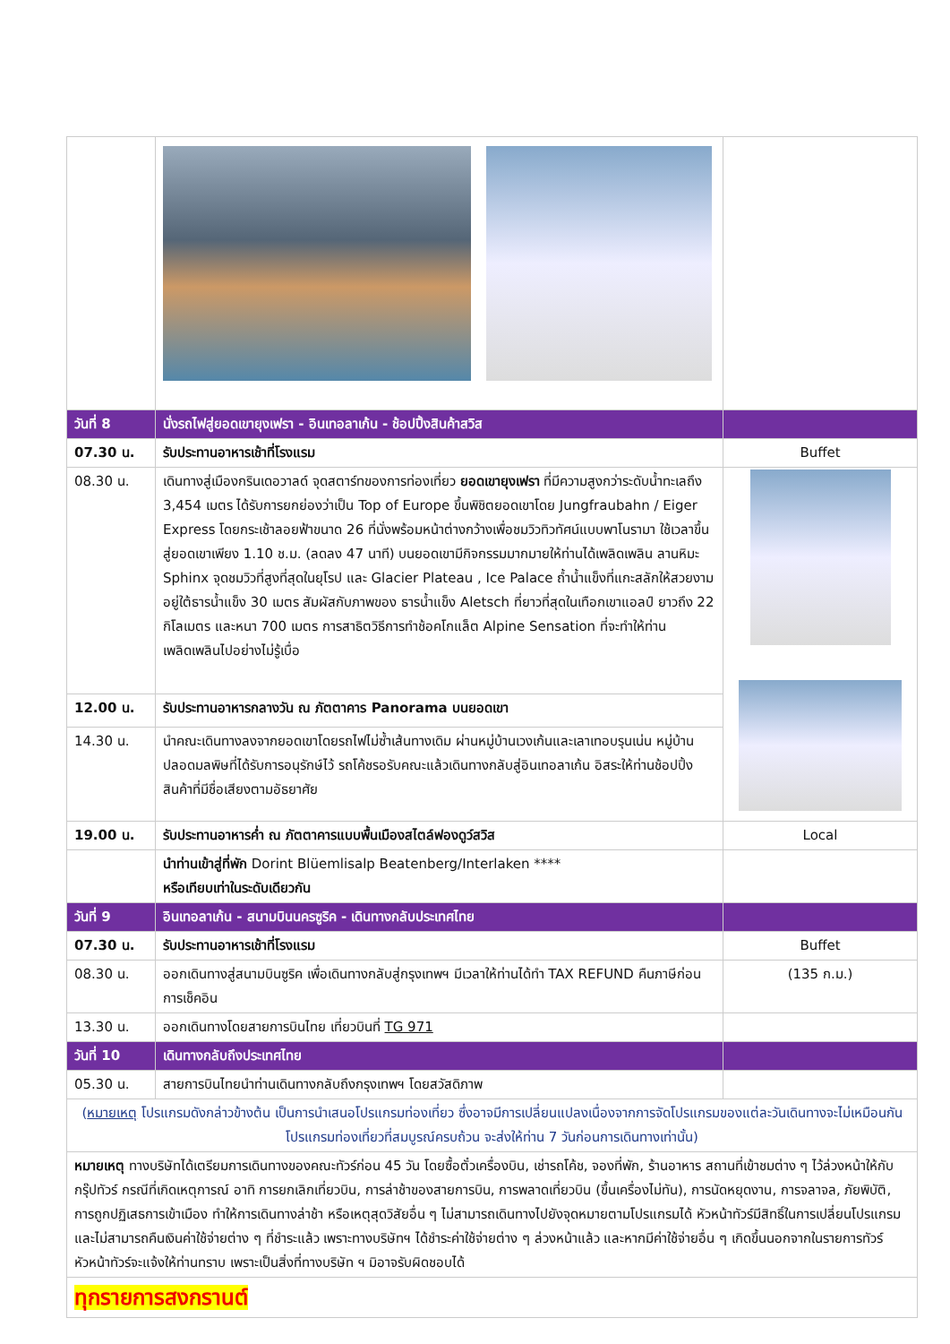| วันที่ 8 | นั่งรถไฟสู่ยอดเขายุงเฟรา - อินเทอลาเก้น - ช้อปปิ้งสินค้าสวิส | |
| 07.30 น. | รับประทานอาหารเช้าที่โรงแรม | Buffet |
| 08.30 น. | เดินทางสู่เมืองกรินเดอวาลด์ จุดสตาร์ทของการท่องเที่ยว ยอดเขายุงเฟรา ที่มีความสูงกว่าระดับน้ำทะเลถึง 3,454 เมตร ได้รับการยกย่องว่าเป็น Top of Europe ขึ้นพิชิตยอดเขาโดย Jungfraubahn / Eiger Express โดยกระเช้าลอยฟ้าขนาด 26 ที่นั่งพร้อมหน้าต่างกว้างเพื่อชมวิวทิวทัศน์แบบพาโนรามา ใช้เวลาขึ้นสู่ยอดเขาเพียง 1.10 ช.ม. (ลดลง 47 นาที) บนยอดเขามีกิจกรรมมากมายให้ท่านได้เพลิดเพลิน ลานหิมะ Sphinx จุดชมวิวที่สูงที่สุดในยุโรป และ Glacier Plateau , Ice Palace ถ้ำน้ำแข็งที่แกะสลักให้สวยงาม อยู่ใต้ธารน้ำแข็ง 30 เมตร สัมผัสกับภาพของ ธารน้ำแข็ง Aletsch ที่ยาวที่สุดในเทือกเขาแอลป์ ยาวถึง 22 กิโลเมตร และหนา 700 เมตร การสาธิตวิธีการทำช้อคโกแล็ต Alpine Sensation ที่จะทำให้ท่านเพลิดเพลินไปอย่างไม่รู้เบื่อ | |
| 12.00 น. | รับประทานอาหารกลางวัน ณ ภัตตาคาร Panorama บนยอดเขา | |
| 14.30 น. | นำคณะเดินทางลงจากยอดเขาโดยรถไฟไม่ซ้ำเส้นทางเดิม ผ่านหมู่บ้านเวงเก้นและเลาเทอบรุนเน่น หมู่บ้านปลอดมลพิษที่ได้รับการอนุรักษ์ไว้ รถโค้ชรอรับคณะแล้วเดินทางกลับสู่อินเทอลาเก้น อิสระให้ท่านช้อปปิ้งสินค้าที่มีชื่อเสียงตามอัธยาศัย | |
| 19.00 น. | รับประทานอาหารค่ำ ณ ภัตตาคารแบบพื้นเมืองสไตล์ฟองดูว์สวิส | Local |
| | นำท่านเข้าสู่ที่พัก Dorint Blüemlisalp Beatenberg/Interlaken **** หรือเทียบเท่าในระดับเดียวกัน | |
| วันที่ 9 | อินเทอลาเก้น - สนามบินนครซูริค - เดินทางกลับประเทศไทย | |
| 07.30 น. | รับประทานอาหารเช้าที่โรงแรม | Buffet |
| 08.30 น. | ออกเดินทางสู่สนามบินซูริค เพื่อเดินทางกลับสู่กรุงเทพฯ มีเวลาให้ท่านได้ทำ TAX REFUND คืนภาษีก่อนการเช็คอิน | (135 ก.ม.) |
| 13.30 น. | ออกเดินทางโดยสายการบินไทย เที่ยวบินที่ TG 971 | |
| วันที่ 10 | เดินทางกลับถึงประเทศไทย | |
| 05.30 น. | สายการบินไทยนำท่านเดินทางกลับถึงกรุงเทพฯ โดยสวัสดิภาพ | |
| ( หมายเหตุ โปรแกรมดังกล่าวข้างต้น เป็นการนำเสนอโปรแกรมท่องเที่ยว ซึ่งอาจมีการเปลี่ยนแปลงเนื่องจากการจัดโปรแกรมของแต่ละวันเดินทางจะไม่เหมือนกัน โปรแกรมท่องเที่ยวที่สมบูรณ์ครบถ้วน จะส่งให้ท่าน 7 วันก่อนการเดินทางเท่านั้น) | | |
| หมายเหตุ ทางบริษัทได้เตรียมการเดินทางของคณะทัวร์ก่อน 45 วัน โดยซื้อตั๋วเครื่องบิน, เช่ารถโค้ช, จองที่พัก, ร้านอาหาร สถานที่เข้าชมต่าง ๆ ไว้ล่วงหน้าให้กับกรุ๊ปทัวร์ กรณีที่เกิดเหตุการณ์ อาทิ การยกเลิกเที่ยวบิน, การล่าช้าของสายการบิน, การพลาดเที่ยวบิน (ขึ้นเครื่องไม่ทัน), การนัดหยุดงาน, การจลาจล, ภัยพิบัติ, การถูกปฏิเสธการเข้าเมือง ทำให้การเดินทางล่าช้า หรือเหตุสุดวิสัยอื่น ๆ ไม่สามารถเดินทางไปยังจุดหมายตามโปรแกรมได้ หัวหน้าทัวร์มีสิทธิ์ในการเปลี่ยนโปรแกรม และไม่สามารถคืนเงินค่าใช้จ่ายต่าง ๆ ที่ชำระแล้ว เพราะทางบริษัทฯ ได้ชำระค่าใช้จ่ายต่าง ๆ ล่วงหน้าแล้ว และหากมีค่าใช้จ่ายอื่น ๆ เกิดขึ้นนอกจากในรายการทัวร์ หัวหน้าทัวร์จะแจ้งให้ท่านทราบ เพราะเป็นสิ่งที่ทางบริษัท ฯ มิอาจรับผิดชอบได้ | | |
| ทุกรายการสงกรานต์ | | |